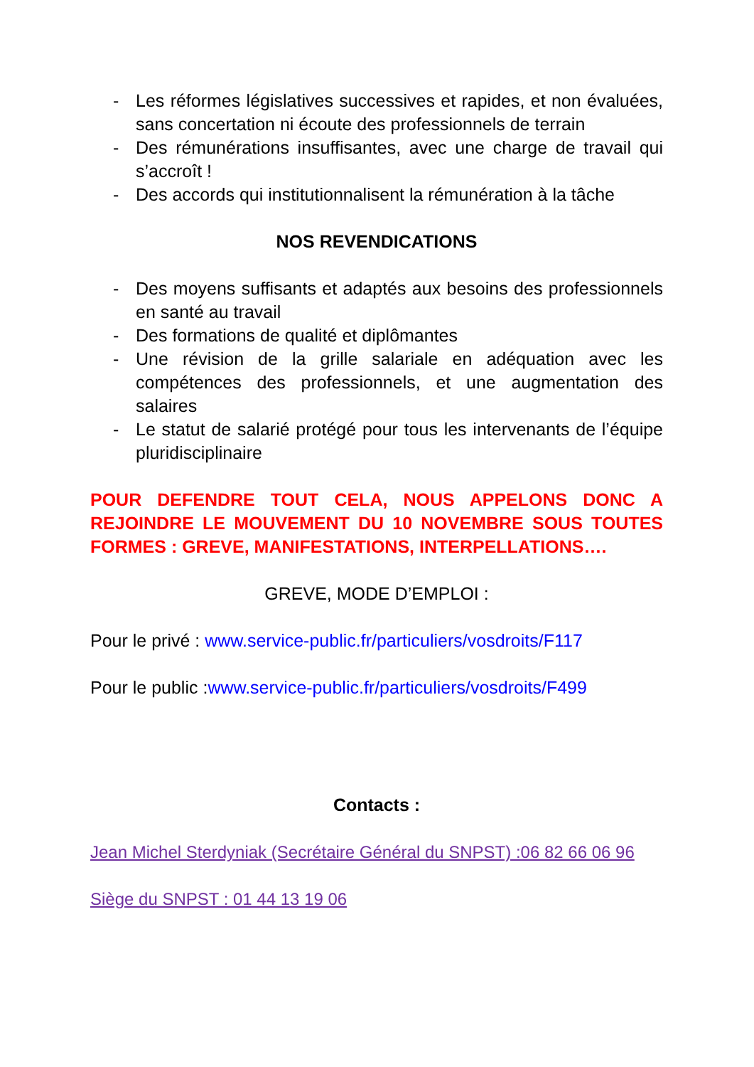- Les réformes législatives successives et rapides, et non évaluées, sans concertation ni écoute des professionnels de terrain
- Des rémunérations insuffisantes, avec une charge de travail qui s’accroît !
- Des accords qui institutionnalisent la rémunération à la tâche
NOS REVENDICATIONS
- Des moyens suffisants et adaptés aux besoins des professionnels en santé au travail
- Des formations de qualité et diplômantes
- Une révision de la grille salariale en adéquation avec les compétences des professionnels, et une augmentation des salaires
- Le statut de salarié protégé pour tous les intervenants de l’équipe pluridisciplinaire
POUR DEFENDRE TOUT CELA, NOUS APPELONS DONC A REJOINDRE LE MOUVEMENT DU 10 NOVEMBRE SOUS TOUTES FORMES : GREVE, MANIFESTATIONS, INTERPELLATIONS….
GREVE, MODE D’EMPLOI :
Pour le privé : www.service-public.fr/particuliers/vosdroits/F117
Pour le public :www.service-public.fr/particuliers/vosdroits/F499
Contacts :
Jean Michel Sterdyniak (Secrétaire Général du SNPST) :06 82 66 06 96
Siège du SNPST : 01 44 13 19 06